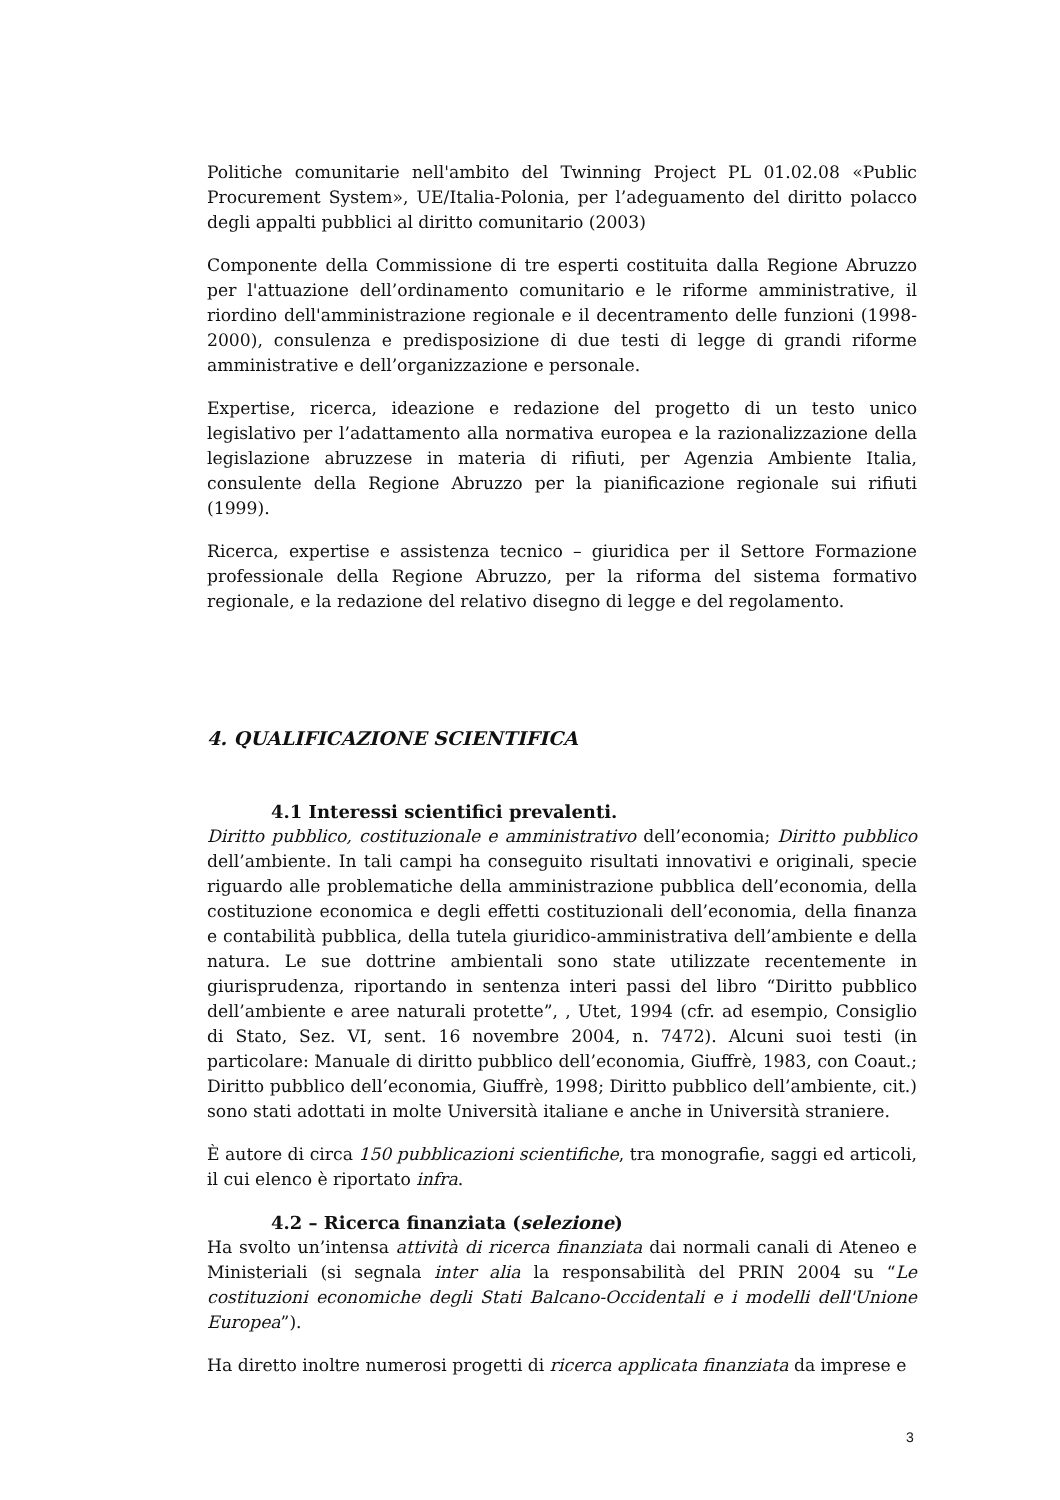Politiche comunitarie nell'ambito del Twinning Project PL 01.02.08 «Public Procurement System», UE/Italia-Polonia, per l’adeguamento del diritto polacco degli appalti pubblici al diritto comunitario (2003)
Componente della Commissione di tre esperti costituita dalla Regione Abruzzo per l'attuazione dell’ordinamento comunitario e le riforme amministrative, il riordino dell'amministrazione regionale e il decentramento delle funzioni (1998-2000), consulenza e predisposizione di due testi di legge di grandi riforme amministrative e dell’organizzazione e personale.
Expertise, ricerca, ideazione e redazione del progetto di un testo unico legislativo per l’adattamento alla normativa europea e la razionalizzazione della legislazione abruzzese in materia di rifiuti, per Agenzia Ambiente Italia, consulente della Regione Abruzzo per la pianificazione regionale sui rifiuti (1999).
Ricerca, expertise e assistenza tecnico – giuridica per il Settore Formazione professionale della Regione Abruzzo, per la riforma del sistema formativo regionale, e la redazione del relativo disegno di legge e del regolamento.
4. QUALIFICAZIONE SCIENTIFICA
4.1 Interessi scientifici prevalenti.
Diritto pubblico, costituzionale e amministrativo dell’economia; Diritto pubblico dell’ambiente. In tali campi ha conseguito risultati innovativi e originali, specie riguardo alle problematiche della amministrazione pubblica dell’economia, della costituzione economica e degli effetti costituzionali dell’economia, della finanza e contabilità pubblica, della tutela giuridico-amministrativa dell’ambiente e della natura. Le sue dottrine ambientali sono state utilizzate recentemente in giurisprudenza, riportando in sentenza interi passi del libro “Diritto pubblico dell’ambiente e aree naturali protette”, , Utet, 1994 (cfr. ad esempio, Consiglio di Stato, Sez. VI, sent. 16 novembre 2004, n. 7472). Alcuni suoi testi (in particolare: Manuale di diritto pubblico dell’economia, Giuffrè, 1983, con Coaut.; Diritto pubblico dell’economia, Giuffrè, 1998; Diritto pubblico dell’ambiente, cit.) sono stati adottati in molte Università italiane e anche in Università straniere.
È autore di circa 150 pubblicazioni scientifiche, tra monografie, saggi ed articoli, il cui elenco è riportato infra.
4.2 – Ricerca finanziata (selezione)
Ha svolto un’intensa attività di ricerca finanziata dai normali canali di Ateneo e Ministeriali (si segnala inter alia la responsabilità del PRIN 2004 su “Le costituzioni economiche degli Stati Balcano-Occidentali e i modelli dell'Unione Europea”).
Ha diretto inoltre numerosi progetti di ricerca applicata finanziata da imprese e
3